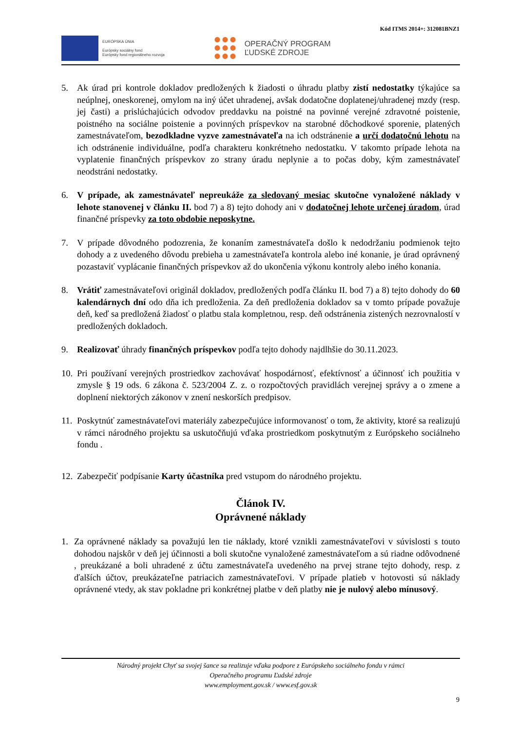Kód ITMS 2014+: 312081BNZ1
EURÓPSKA ÚNIA
Európsky sociálny fond
Európsky fond regionálneho rozvoja
OPERAČNÝ PROGRAM
ĽUDSKÉ ZDROJE
5. Ak úrad pri kontrole dokladov predložených k žiadosti o úhradu platby zistí nedostatky týkajúce sa neúplnej, oneskorenej, omylom na iný účet uhradenej, avšak dodatočne doplatenej/uhradenej mzdy (resp. jej časti) a prislúchajúcich odvodov preddavku na poistné na povinné verejné zdravotné poistenie, poistného na sociálne poistenie a povinných príspevkov na starobné dôchodkové sporenie, platených zamestnávateľom, bezodkladne vyzve zamestnávateľa na ich odstránenie a určí dodatočnú lehotu na ich odstránenie individuálne, podľa charakteru konkrétneho nedostatku. V takomto prípade lehota na vyplatenie finančných príspevkov zo strany úradu neplynie a to počas doby, kým zamestnávateľ neodstráni nedostatky.
6. V prípade, ak zamestnávateľ nepreukáže za sledovaný mesiac skutočne vynaložené náklady v lehote stanovenej v článku II. bod 7) a 8) tejto dohody ani v dodatočnej lehote určenej úradom, úrad finančné príspevky za toto obdobie neposkytne.
7. V prípade dôvodného podozrenia, že konaním zamestnávateľa došlo k nedodržaniu podmienok tejto dohody a z uvedeného dôvodu prebieha u zamestnávateľa kontrola alebo iné konanie, je úrad oprávnený pozastaviť vyplácanie finančných príspevkov až do ukončenia výkonu kontroly alebo iného konania.
8. Vrátiť zamestnávateľovi originál dokladov, predložených podľa článku II. bod 7) a 8) tejto dohody do 60 kalendárnych dní odo dňa ich predloženia. Za deň predloženia dokladov sa v tomto prípade považuje deň, keď sa predložená žiadosť o platbu stala kompletnou, resp. deň odstránenia zistených nezrovnalostí v predložených dokladoch.
9. Realizovať úhrady finančných príspevkov podľa tejto dohody najdlhšie do 30.11.2023.
10.
Pri používaní verejných prostriedkov zachovávať hospodárnosť, efektívnosť a účinnosť ich použitia v zmysle § 19 ods. 6 zákona č. 523/2004 Z. z. o rozpočtových pravidlách verejnej správy a o zmene a doplnení niektorých zákonov v znení neskorších predpisov.
11.
Poskytnúť zamestnávateľovi materiály zabezpečujúce informovanosť o tom, že aktivity, ktoré sa realizujú v rámci národného projektu sa uskutočňujú vďaka prostriedkom poskytnutým z Európskeho sociálneho fondu .
12.
Zabezpečiť podpísanie Karty účastníka pred vstupom do národného projektu.
Článok IV.
Oprávnené náklady
1. Za oprávnené náklady sa považujú len tie náklady, ktoré vznikli zamestnávateľovi v súvislosti s touto dohodou najskôr v deň jej účinnosti a boli skutočne vynaložené zamestnávateľom a sú riadne odôvodnené , preukázané a boli uhradené z účtu zamestnávateľa uvedeného na prvej strane tejto dohody, resp. z ďalších účtov, preukázateľne patriacich zamestnávateľovi. V prípade platieb v hotovosti sú náklady oprávnené vtedy, ak stav pokladne pri konkrétnej platbe v deň platby nie je nulový alebo mínusový.
Národný projekt Chyť sa svojej šance sa realizuje vďaka podpore z Európskeho sociálneho fondu v rámci
Operačného programu Ľudské zdroje
www.employment.gov.sk / www.esf.gov.sk
9